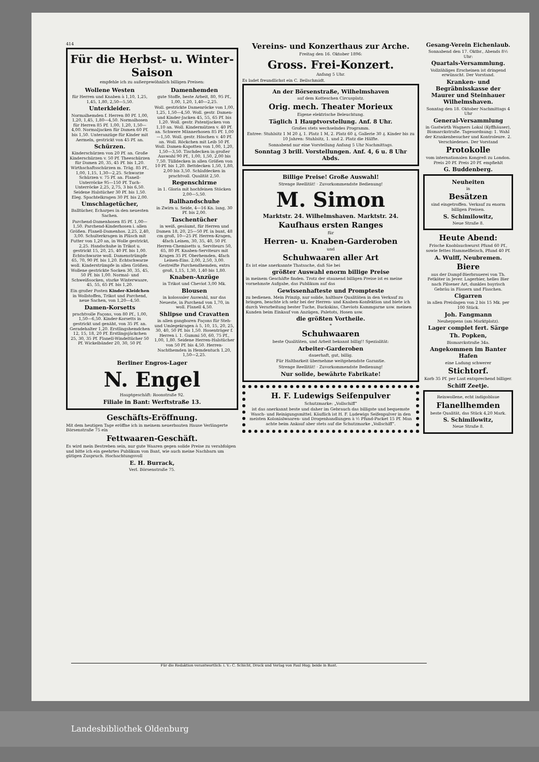414
Für die Herbst- u. Winter-Saison
empfehle ich zu außergewöhnlich billigen Preisen:
Wollene Westen
für Herren und Knaben à 1,10, 1,25, 1,45, 1,80, 2,50—5,50.
Unterkleider.
Normalhemden f. Herren 80 Pf. 1,00, 1,20, 1,45, 1,80—4,50. Normalhosen für Herren 85 Pf. 1,00, 1,20, 1,50—4,00. Normaljacken für Damen 60 Pf. bis 1,50. Unteranzüge für Kinder mit Aermeln, gestrickt von 45 Pf. an.
Schürzen.
Kinderschürzen von 20 Pf. an. Große Kinderschürzen v. 50 Pf. Theeschürzen für Damen 20, 35, 45 Pf. bis 1,20. Wirthschaftsschürzen m. Träg. 85 Pf., 1,00, 1,15, 1,30—2,25. Schwarze Schürzen v. 75 Pf. an. Flanell-Unterröcke 95—150 Pf. Tuch-Unterröcke 2,25, 2,75, 3 bis 6,50. Seidene Halstücher 30 Pf. bis 1,50. Eleg. Spachtelkragen 30 Pf. bis 2,00.
Umschlagetücher,
Balltücher, Echarpes in den neuesten Sachen.
Parchend-Damenhosen 85 Pf. 1,00—1,50. Parchend-Kinderhosen i. allen Größen. Flanell-Damenhos. 2,25, 2,40, 3,00. Schulterkragen in Plüsch mit Futter von 1,20 an, in Wolle gestrickt, 2,25. Handschuhe in Trikot u. gestrickt 15, 20, 25, 40 Pf. bis 1,00. Echtschwarze woll. Damenstrümpfe 65, 70, 90 Pf. bis 1,20. Echtschwarze woll. Kinderstrümpfe in allen Größen. Wollene gestrickte Socken 30, 35, 45, 50 Pf. bis 1,00. Normal- und Schweißsocken, starke Winterwaare, 45, 55, 65 Pf. bis 1,20.
Ein großer Posten Kinder-Kleidchen in Wollstoffen, Trikot und Parchend, neue Sachen, von 1,20—4,50.
Damen-Korsetts
prachtvolle Façons, von 80 Pf., 1,00, 1,50—6,50. Kinder-Korsetts in gestrickt und genäht, von 35 Pf. an. Geradehalter 1,20. Erstlingshemdchen 12, 15, 18, 20 Pf. Erstlingsjäckchen 25, 30, 35 Pf. Flanell-Windeltücher 50 Pf. Wickelbänder 20, 30, 50 Pf.
Damenhemden
gute Stoffe, beste Arbeit, 80, 95 Pf., 1,00, 1,20, 1,40—2,25.
Woll. gestrickte Damenröcke von 1,00, 1,25, 1,50—4,50. Woll. gestr. Damen- und Kinder-Jacken 45, 55, 65 Pf. bis 1,20. Woll. gestr. Patentjacken von 1,10 an. Woll. Kindermützen v. 40 Pf. an. Schwere Männerhosen 85 Pf. 1,00—1,50. Woll. gestr. Höschen v. 40 Pf. an. Woll. Röckchen mit Leib 50 Pf. Woll. Damen-Kapotten von 1,00, 1,20, 1,50—3,50. Tischdecken in großer Auswahl 90 Pf., 1,00, 1,50, 2,00 bis 7,50. Tülldecken in allen Größen von 10 Pf. bis 1,20. Bettdecken 1,50, 1,80, 2,00 bis 3,50. Schlafdecken in prachtvoll. Qualität 2,50.
Regenschirme
in 1. Gloria mit hochfeinen Stöcken 2,00—5,50.
Ballhandschuhe
in Zwirn u. Seide, 4—16 Kn. lang, 30 Pf. bis 2,00.
Taschentücher
in weiß, gesäumt, für Herren und Damen 18, 20, 25—50 Pf. in bunt, 48 cm groß, 10—25 Pf. Herren-Kragen, 4fach Leinen, 30, 35, 40, 50 Pf. Herren-Chemisetts u. Serviteurs 50, 65, 80 Pf. Knaben-Serviteurs mit Kragen 35 Pf. Oberhemden, 4fach Leinen-Eins. 2,00, 2,50, 3,00. Gestreifte Parchendhemden, extra groß, 1,15, 1,30, 1,40 bis 1,80.
Knaben-Anzüge
in Trikot und Cheviot 3,00 Mk.
Blousen
in kolossaler Auswahl, nur das Neueste, in Parchend von 1,70, in woll. Flanell 4,50.
Shlipse und Cravatten
in allen gangbaren Façons für Steh- und Umlegekragen à 5, 10, 15, 20, 25, 30, 40, 50 Pf. bis 1,50. Hosenträger f. Herren i. 1. Gummi 50, 60, 75 Pf., 1,00, 1,80. Seidene Herren-Halstücher von 50 Pf. bis 4,50. Herren-Nachthemden in Hemdentuch 1,20, 1,50—2,25.
Berliner Engros-Lager
N. Engel
Hauptgeschäft: Roonstraße 92.
Filiale in Bant: Werftstraße 13.
Geschäfts-Eröffnung.
Mit dem heutigen Tage eröffne ich in meinem neuerbauten Hause Verlängerte Börsenstraße 75 ein
Fettwaaren-Geschäft.
Es wird mein Bestreben sein, nur gute Waaren gegen solide Preise zu verabfolgen und bitte ich ein geehrtes Publikum von Bant, wie auch meine Nachbarn um gütigen Zuspruch. Hochachtungsvoll
E. H. Burrack,
Verl. Börsenstraße 75.
Vereins- und Konzerthaus zur Arche.
Freitag den 16. Oktober 1896:
Gross. Frei-Konzert.
Anfang 5 Uhr.
Es ladet freundlichst ein C. Beilschmidt.
An der Börsenstraße, Wilhelmshaven
auf dem Kotteschen Circusplatz.
Orig. mech. Theater Morieux
Eigene elektrische Beleuchtung.
Täglich 1 Hauptvorstellung. Anf. 8 Uhr.
Großes stets wechselndes Programm.
Entree: Stuhlsitz 1 M 20 ₰, 1. Platz 1 M, 2. Platz 60 ₰, Gallerie 30 ₰. Kinder bis zu 10 Jahren: Stuhlsitz, 1. und 2. Platz die Hälfte.
Sonnabend nur eine Vorstellung Anfang 5 Uhr Nachmittags.
Sonntag 3 brill. Vorstellungen. Anf. 4, 6 u. 8 Uhr Abds.
Billige Preise! Große Auswahl!
Strenge Reellität! · Zuvorkommendste Bedienung!
M. Simon
Marktstr. 24. Wilhelmshaven. Marktstr. 24.
Kaufhaus ersten Ranges
für
Herren- u. Knaben-Garderoben
und
Schuhwaaren aller Art
Es ist eine anerkannte Thatsache, daß Sie bei
größter Auswahl enorm billige Preise
in meinem Geschäfte finden. Trotz der staunend billigen Preise ist es meine vornehmste Aufgabe, das Publikum auf das
Gewissenhafteste und Prompteste
zu bedienen. Mein Prinzip, nur solide, haltbare Qualitäten in den Verkauf zu bringen, beachte ich sehr bei der Herren- und Knaben-Konfektion und biete ich durch Verarbeitung bester Tuche, Buckskins, Cheviots Kammgarne usw. meinen Kunden beim Einkauf von Anzügen, Paletots, Hosen usw.
die größten Vortheile.
*
Schuhwaaren
beste Qualitäten, und Arbeit bekannt billig!! Spezialität:
Arbeiter-Garderoben
dauerhaft, gut, billig.
Für Haltbarkeit übernehme weitgehendste Garantie.
Strenge Reellität! · Zuvorkommendste Bedienung!
Nur solide, bewährte Fabrikate!
H. F. Ludewigs Seifenpulver
Schutzmarke: „Vollschiff“
ist das anerkannt beste und daher im Gebrauch das billigste und bequemste Wasch- und Reinigungsmittel. Käuflich ist H. F. Ludewigs Seifenpulver in den meisten Kolonialwaaren- und Drogenhandlungen à ½ Pfund-Packet 15 Pf. Man achte beim Ankauf aber stets auf die Schutzmarke „Vollschiff“.
Gesang-Verein Eichenlaub.
Sonnabend den 17. Oktbr., Abends 8½ Uhr:
Quartals-Versammlung.
Vollzähliges Erscheinen ist dringend erwünscht. Der Vorstand.
Kranken- und Begräbnisskasse der Maurer und Steinhauer Wilhelmshaven.
Sonntag den 18. Oktober Nachmittags 4 Uhr
General-Versammlung
in Gastwirth Wagners Lokal (Kyffhäuser), Bismarckstraße. Tagesordnung: 1. Wahl der Krankenbesucher und Kontroleure. 2. Verschiedenes. Der Vorstand
Protokolle
vom internationalen Kongreß zu London. Preis 20 Pf. Preis 20 Pf. empfiehlt
G. Buddenberg.
Neuheiten
in
Besätzen
sind eingetroffen. Verkauf zu enorm billigen Preisen.
S. Schimilowitz,
Neue Straße 8.
Heute Abend:
Frische Knoblauchwurst Pfund 60 Pf., sowie fettes Hammelfleisch, Pfund 40 Pf.
A. Wulff, Neubremen.
Biere
aus der Dampf-Bierbrauerei von Th. Fetköter in Jever. Lagerbier, helles Bier nach Pilsener Art, dunkles bayrisch Gebräu in Fässern und Flaschen.
Cigarren
in allen Preislagen von 2 bis 15 Mk. per 100 Stück.
Joh. Fangmann
Neuheppens (am Marktplatz).
Lager complet fert. Särge
Th. Popken,
Bismarckstraße 34a.
Angekommen im Banter Hafen
eine Ladung schwerer
Stichtorf.
Korb 35 Pf. per Last entsprechend billiger.
Schiff Zeetje.
Reinwollene, echt indigoblaue
Flanellhemden
beste Qualität, das Stück 4,20 Mark.
S. Schimilowitz,
Neue Straße 8.
Für die Redaktion verantwortlich: i. V.: C. Schicht, Druck und Verlag von Paul Hug; beide in Bant.
Landesbibliothek Oldenburg